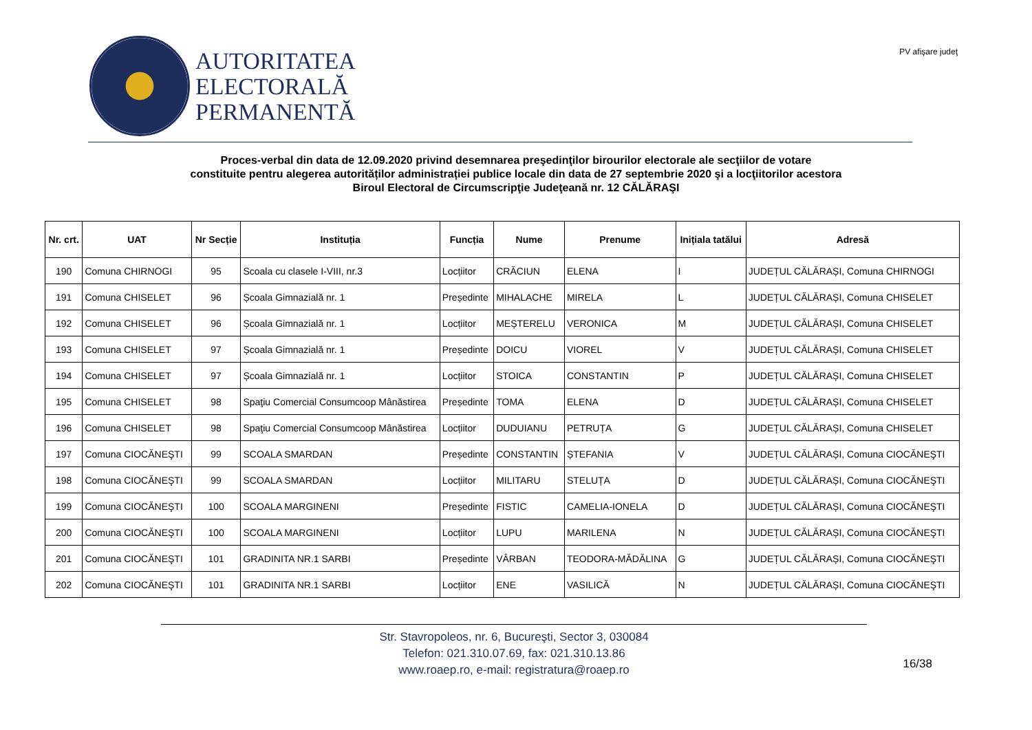AUTORITATEA
ELECTORALĂ
PERMANENTĂ
PV afişare judeţ
Proces-verbal din data de 12.09.2020 privind desemnarea preşedinţilor birourilor electorale ale secţiilor de votare
constituite pentru alegerea autorităților administrației publice locale din data de 27 septembrie 2020 şi a locţiitorilor acestora
Biroul Electoral de Circumscripţie Judeţeană nr. 12 CĂLĂRAŞI
| Nr. crt. | UAT | Nr Secție | Instituția | Funcția | Nume | Prenume | Inițiala tatălui | Adresă |
| --- | --- | --- | --- | --- | --- | --- | --- | --- |
| 190 | Comuna CHIRNOGI | 95 | Scoala cu clasele I-VIII, nr.3 | Locțiitor | CRĂCIUN | ELENA | I | JUDEȚUL CĂLĂRAȘI, Comuna CHIRNOGI |
| 191 | Comuna CHISELET | 96 | Școala Gimnazială nr. 1 | Președinte | MIHALACHE | MIRELA | L | JUDEȚUL CĂLĂRAȘI, Comuna CHISELET |
| 192 | Comuna CHISELET | 96 | Școala Gimnazială nr. 1 | Locțiitor | MEȘTERELU | VERONICA | M | JUDEȚUL CĂLĂRAȘI, Comuna CHISELET |
| 193 | Comuna CHISELET | 97 | Școala Gimnazială nr. 1 | Președinte | DOICU | VIOREL | V | JUDEȚUL CĂLĂRAȘI, Comuna CHISELET |
| 194 | Comuna CHISELET | 97 | Școala Gimnazială nr. 1 | Locțiitor | STOICA | CONSTANTIN | P | JUDEȚUL CĂLĂRAȘI, Comuna CHISELET |
| 195 | Comuna CHISELET | 98 | Spaţiu Comercial Consumcoop Mânăstirea | Președinte | TOMA | ELENA | D | JUDEȚUL CĂLĂRAȘI, Comuna CHISELET |
| 196 | Comuna CHISELET | 98 | Spaţiu Comercial Consumcoop Mânăstirea | Locțiitor | DUDUIANU | PETRUȚA | G | JUDEȚUL CĂLĂRAȘI, Comuna CHISELET |
| 197 | Comuna CIOCĂNEŞTI | 99 | SCOALA SMARDAN | Președinte | CONSTANTIN | ȘTEFANIA | V | JUDEȚUL CĂLĂRAȘI, Comuna CIOCĂNEŞTI |
| 198 | Comuna CIOCĂNEŞTI | 99 | SCOALA SMARDAN | Locțiitor | MILITARU | STELUȚA | D | JUDEȚUL CĂLĂRAȘI, Comuna CIOCĂNEŞTI |
| 199 | Comuna CIOCĂNEŞTI | 100 | SCOALA MARGINENI | Președinte | FISTIC | CAMELIA-IONELA | D | JUDEȚUL CĂLĂRAȘI, Comuna CIOCĂNEŞTI |
| 200 | Comuna CIOCĂNEŞTI | 100 | SCOALA MARGINENI | Locțiitor | LUPU | MARILENA | N | JUDEȚUL CĂLĂRAȘI, Comuna CIOCĂNEŞTI |
| 201 | Comuna CIOCĂNEŞTI | 101 | GRADINITA NR.1 SARBI | Președinte | VÂRBAN | TEODORA-MĂDĂLINA | G | JUDEȚUL CĂLĂRAȘI, Comuna CIOCĂNEŞTI |
| 202 | Comuna CIOCĂNEŞTI | 101 | GRADINITA NR.1 SARBI | Locțiitor | ENE | VASILICĂ | N | JUDEȚUL CĂLĂRAȘI, Comuna CIOCĂNEŞTI |
Str. Stavropoleos, nr. 6, Bucureşti, Sector 3, 030084
Telefon: 021.310.07.69, fax: 021.310.13.86
www.roaep.ro, e-mail: registratura@roaep.ro
16/38